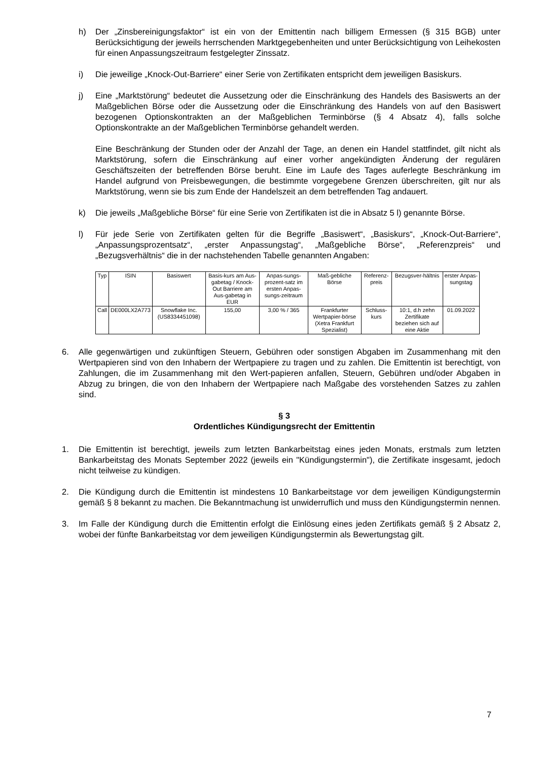h) Der „Zinsbereinigungsfaktor“ ist ein von der Emittentin nach billigem Ermessen (§ 315 BGB) unter Berücksichtigung der jeweils herrschenden Marktgegebenheiten und unter Berücksichtigung von Leihekosten für einen Anpassungszeitraum festgelegter Zinssatz.
i) Die jeweilige „Knock-Out-Barriere“ einer Serie von Zertifikaten entspricht dem jeweiligen Basiskurs.
j) Eine „Marktstörung“ bedeutet die Aussetzung oder die Einschränkung des Handels des Basiswerts an der Maßgeblichen Börse oder die Aussetzung oder die Einschränkung des Handels von auf den Basiswert bezogenen Optionskontrakten an der Maßgeblichen Terminbörse (§ 4 Absatz 4), falls solche Optionskontrakte an der Maßgeblichen Terminbörse gehandelt werden.
Eine Beschränkung der Stunden oder der Anzahl der Tage, an denen ein Handel stattfindet, gilt nicht als Marktstörung, sofern die Einschränkung auf einer vorher angekündigten Änderung der regulären Geschäftszeiten der betreffenden Börse beruht. Eine im Laufe des Tages auferlegte Beschränkung im Handel aufgrund von Preisbewegungen, die bestimmte vorgegebene Grenzen überschreiten, gilt nur als Marktstörung, wenn sie bis zum Ende der Handelszeit an dem betreffenden Tag andauert.
k) Die jeweils „Maßgebliche Börse“ für eine Serie von Zertifikaten ist die in Absatz 5 l) genannte Börse.
l) Für jede Serie von Zertifikaten gelten für die Begriffe „Basiswert“, „Basiskurs“, „Knock-Out-Barriere“, „Anpassungsprozentsatz“, „erster Anpassungstag“, „Maßgebliche Börse“, „Referenzpreis“ und „Bezugsverhältnis“ die in der nachstehenden Tabelle genannten Angaben:
| Typ | ISIN | Basiswert | Basis-kurs am Aus-gabetag / Knock-Out Barriere am Aus-gabetag in EUR | Anpas-sungs-prozent-satz im ersten Anpas-sungs-zeitraum | Maß-gebliche Börse | Referenz-preis | Bezugsver-hältnis | erster Anpas-sungstag |
| --- | --- | --- | --- | --- | --- | --- | --- | --- |
| Call | DE000LX2A773 | Snowflake Inc. (US8334451098) | 155,00 | 3,00 % / 365 | Frankfurter Wertpapier-börse (Xetra Frankfurt Spezialist) | Schluss-kurs | 10:1, d.h zehn Zertifikate beziehen sich auf eine Aktie | 01.09.2022 |
6. Alle gegenwärtigen und zukünftigen Steuern, Gebühren oder sonstigen Abgaben im Zusammenhang mit den Wertpapieren sind von den Inhabern der Wertpapiere zu tragen und zu zahlen. Die Emittentin ist berechtigt, von Zahlungen, die im Zusammenhang mit den Wert-papieren anfallen, Steuern, Gebühren und/oder Abgaben in Abzug zu bringen, die von den Inhabern der Wertpapiere nach Maßgabe des vorstehenden Satzes zu zahlen sind.
§ 3
Ordentliches Kündigungsrecht der Emittentin
1. Die Emittentin ist berechtigt, jeweils zum letzten Bankarbeitstag eines jeden Monats, erstmals zum letzten Bankarbeitstag des Monats September 2022 (jeweils ein "Kündigungstermin"), die Zertifikate insgesamt, jedoch nicht teilweise zu kündigen.
2. Die Kündigung durch die Emittentin ist mindestens 10 Bankarbeitstage vor dem jeweiligen Kündigungstermin gemäß § 8 bekannt zu machen. Die Bekanntmachung ist unwiderruflich und muss den Kündigungstermin nennen.
3. Im Falle der Kündigung durch die Emittentin erfolgt die Einlösung eines jeden Zertifikats gemäß § 2 Absatz 2, wobei der fünfte Bankarbeitstag vor dem jeweiligen Kündigungstermin als Bewertungstag gilt.
7